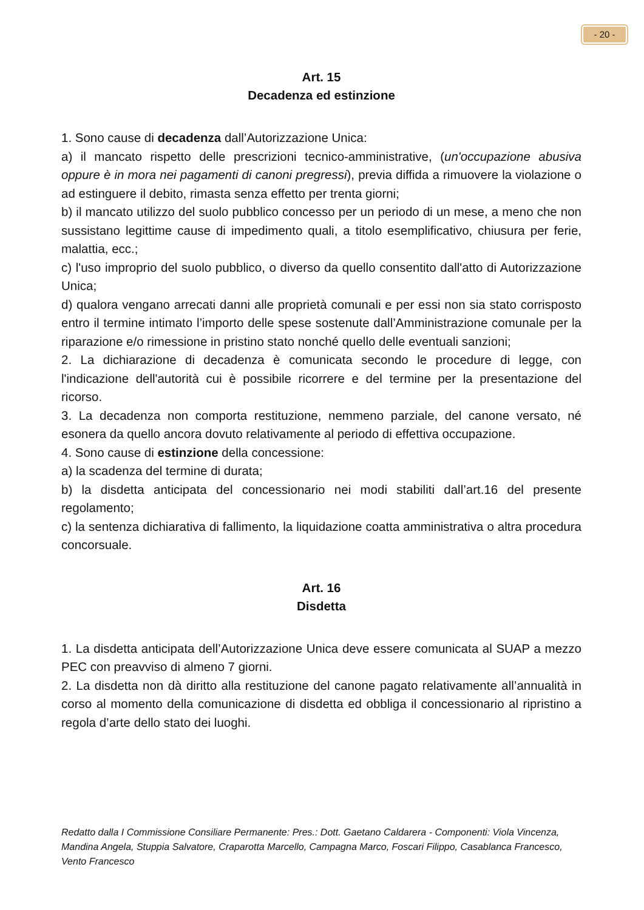- 20 -
Art. 15
Decadenza ed estinzione
1. Sono cause di decadenza dall’Autorizzazione Unica:
a) il mancato rispetto delle prescrizioni tecnico-amministrative, (un'occupazione abusiva oppure è in mora nei pagamenti di canoni pregressi), previa diffida a rimuovere la violazione o ad estinguere il debito, rimasta senza effetto per trenta giorni;
b) il mancato utilizzo del suolo pubblico concesso per un periodo di un mese, a meno che non sussistano legittime cause di impedimento quali, a titolo esemplificativo, chiusura per ferie, malattia, ecc.;
c) l'uso improprio del suolo pubblico, o diverso da quello consentito dall'atto di Autorizzazione Unica;
d) qualora vengano arrecati danni alle proprietà comunali e per essi non sia stato corrisposto entro il termine intimato l’importo delle spese sostenute dall’Amministrazione comunale per la riparazione e/o rimessione in pristino stato nonché quello delle eventuali sanzioni;
2. La dichiarazione di decadenza è comunicata secondo le procedure di legge, con l'indicazione dell'autorità cui è possibile ricorrere e del termine per la presentazione del ricorso.
3. La decadenza non comporta restituzione, nemmeno parziale, del canone versato, né esonera da quello ancora dovuto relativamente al periodo di effettiva occupazione.
4. Sono cause di estinzione della concessione:
a) la scadenza del termine di durata;
b) la disdetta anticipata del concessionario nei modi stabiliti dall’art.16 del presente regolamento;
c) la sentenza dichiarativa di fallimento, la liquidazione coatta amministrativa o altra procedura concorsuale.
Art. 16
Disdetta
1. La disdetta anticipata dell’Autorizzazione Unica deve essere comunicata al SUAP a mezzo PEC con preavviso di almeno 7 giorni.
2. La disdetta non dà diritto alla restituzione del canone pagato relativamente all’annualità in corso al momento della comunicazione di disdetta ed obbliga il concessionario al ripristino a regola d’arte dello stato dei luoghi.
Redatto dalla I Commissione Consiliare Permanente: Pres.: Dott. Gaetano Caldarera - Componenti: Viola Vincenza, Mandina Angela, Stuppia Salvatore, Craparotta Marcello, Campagna Marco, Foscari Filippo, Casablanca Francesco, Vento Francesco